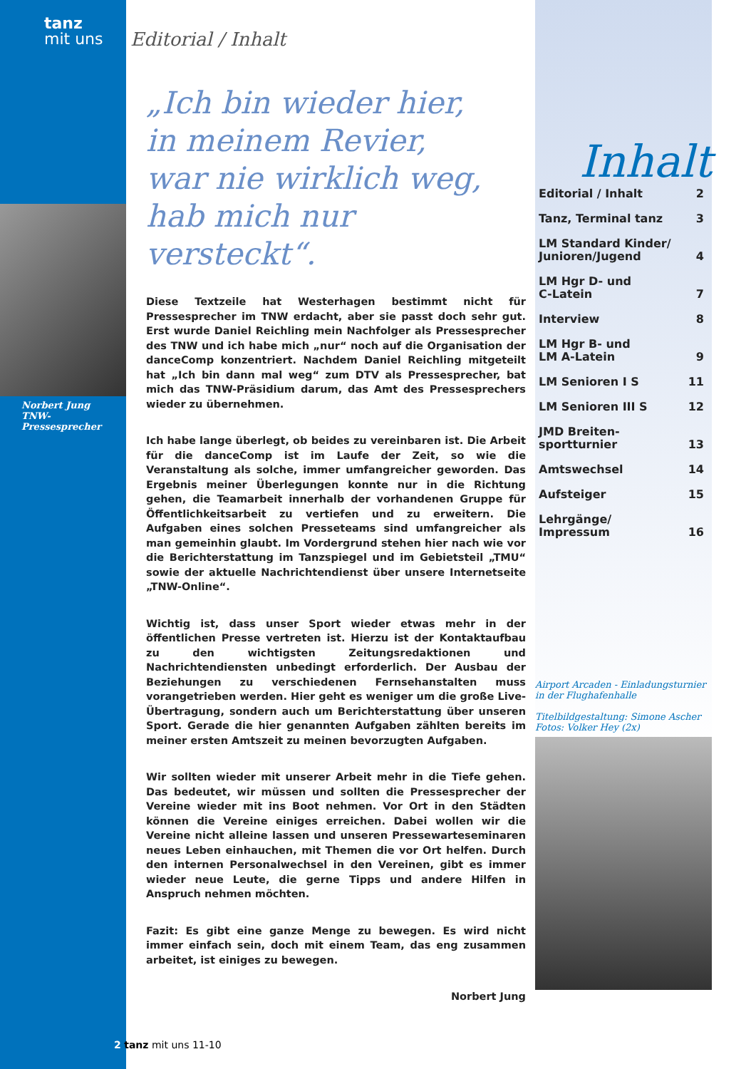tanz
mit uns
Norbert Jung
TNW-Pressesprecher
Editorial / Inhalt
„Ich bin wieder hier,
in meinem Revier,
war nie wirklich weg,
hab mich nur versteckt“.
Diese Textzeile hat Westerhagen bestimmt nicht für Pressesprecher im TNW erdacht, aber sie passt doch sehr gut. Erst wurde Daniel Reichling mein Nachfolger als Pressesprecher des TNW und ich habe mich „nur“ noch auf die Organisation der danceComp konzentriert. Nachdem Daniel Reichling mitgeteilt hat „Ich bin dann mal weg“ zum DTV als Pressesprecher, bat mich das TNW-Präsidium darum, das Amt des Pressesprechers wieder zu übernehmen.
Ich habe lange überlegt, ob beides zu vereinbaren ist. Die Arbeit für die danceComp ist im Laufe der Zeit, so wie die Veranstaltung als solche, immer umfangreicher geworden. Das Ergebnis meiner Überlegungen konnte nur in die Richtung gehen, die Teamarbeit innerhalb der vorhandenen Gruppe für Öffentlichkeitsarbeit zu vertiefen und zu erweitern. Die Aufgaben eines solchen Presseteams sind umfangreicher als man gemeinhin glaubt. Im Vordergrund stehen hier nach wie vor die Berichterstattung im Tanzspiegel und im Gebietsteil „TMU“ sowie der aktuelle Nachrichtendienst über unsere Internetseite „TNW-Online“.
Wichtig ist, dass unser Sport wieder etwas mehr in der öffentlichen Presse vertreten ist. Hierzu ist der Kontaktaufbau zu den wichtigsten Zeitungsredaktionen und Nachrichtendiensten unbedingt erforderlich. Der Ausbau der Beziehungen zu verschiedenen Fernsehanstalten muss vorangetrieben werden. Hier geht es weniger um die große Live-Übertragung, sondern auch um Berichterstattung über unseren Sport. Gerade die hier genannten Aufgaben zählten bereits im meiner ersten Amtszeit zu meinen bevorzugten Aufgaben.
Wir sollten wieder mit unserer Arbeit mehr in die Tiefe gehen. Das bedeutet, wir müssen und sollten die Pressesprecher der Vereine wieder mit ins Boot nehmen. Vor Ort in den Städten können die Vereine einiges erreichen. Dabei wollen wir die Vereine nicht alleine lassen und unseren Pressewarteseminaren neues Leben einhauchen, mit Themen die vor Ort helfen. Durch den internen Personalwechsel in den Vereinen, gibt es immer wieder neue Leute, die gerne Tipps und andere Hilfen in Anspruch nehmen möchten.
Fazit: Es gibt eine ganze Menge zu bewegen. Es wird nicht immer einfach sein, doch mit einem Team, das eng zusammen arbeitet, ist einiges zu bewegen.
Norbert Jung
Inhalt
| Editorial / Inhalt | 2 |
| Tanz, Terminal tanz | 3 |
| LM Standard Kinder/ Junioren/Jugend | 4 |
| LM Hgr D- und C-Latein | 7 |
| Interview | 8 |
| LM Hgr B- und LM A-Latein | 9 |
| LM Senioren I S | 11 |
| LM Senioren III S | 12 |
| JMD Breiten- sportturnier | 13 |
| Amtswechsel | 14 |
| Aufsteiger | 15 |
| Lehrgänge/ Impressum | 16 |
Airport Arcaden - Einladungsturnier in der Flughafenhalle
Titelbildgestaltung: Simone Ascher
Fotos: Volker Hey (2x)
2 tanz mit uns 11-10